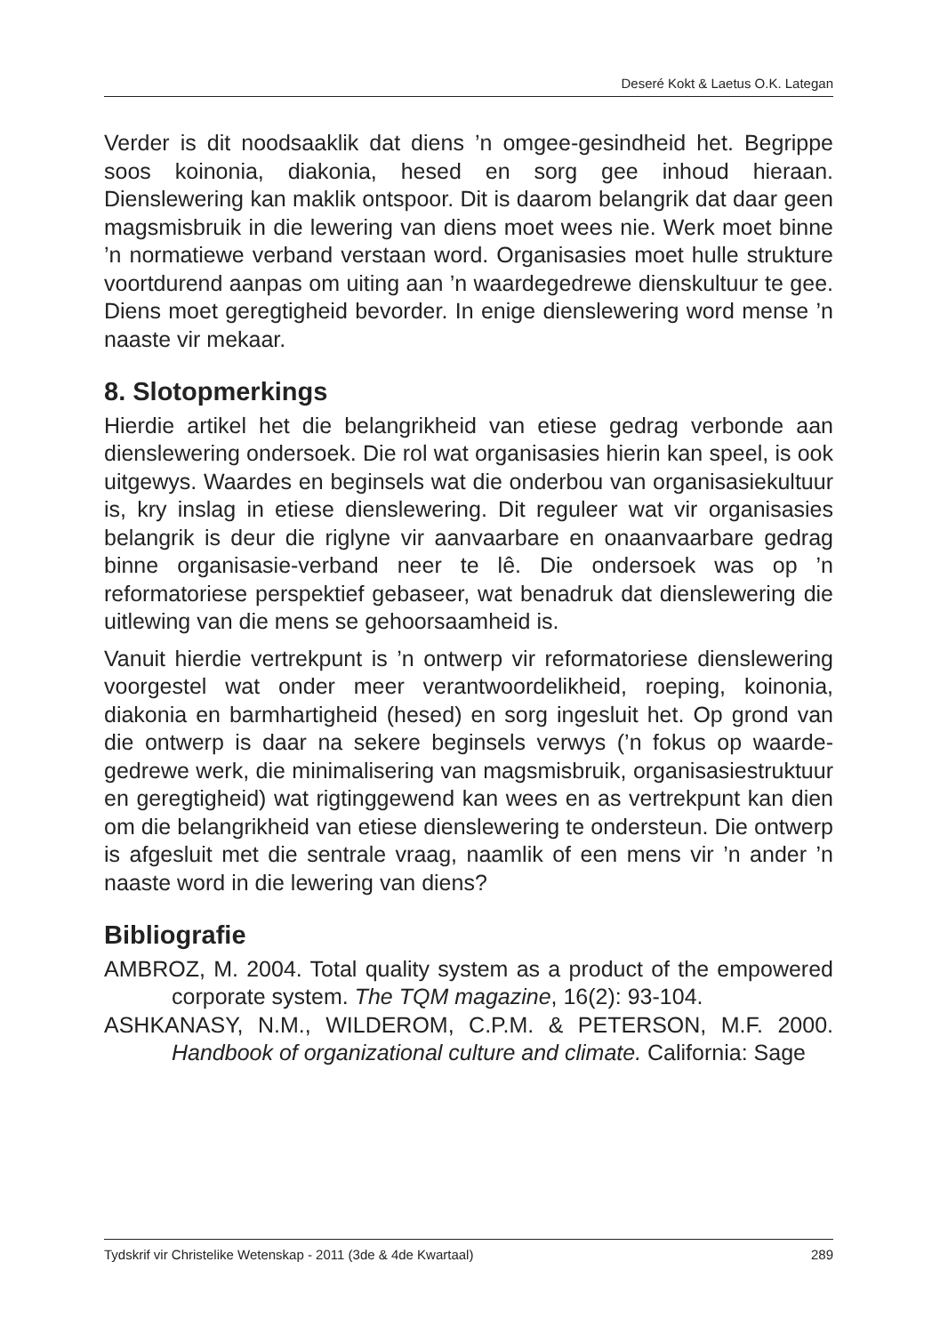Deseré Kokt & Laetus O.K. Lategan
Verder is dit noodsaaklik dat diens ’n omgee-gesindheid het. Begrippe soos koinonia, diakonia, hesed en sorg gee inhoud hieraan. Dienslewering kan maklik ontspoor. Dit is daarom belangrik dat daar geen magsmisbruik in die lewering van diens moet wees nie. Werk moet binne ’n normatiewe verband verstaan word. Organisasies moet hulle strukture voortdurend aanpas om uiting aan ’n waardegedrewe dienskultuur te gee. Diens moet geregtigheid bevorder. In enige dienslewering word mense ’n naaste vir mekaar.
8. Slotopmerkings
Hierdie artikel het die belangrikheid van etiese gedrag verbonde aan dienslewering ondersoek. Die rol wat organisasies hierin kan speel, is ook uitgewys. Waardes en beginsels wat die onderbou van organisasiekultuur is, kry inslag in etiese dienslewering. Dit reguleer wat vir organisasies belangrik is deur die riglyne vir aanvaarbare en onaanvaarbare gedrag binne organisasie-verband neer te lê. Die ondersoek was op ’n reformatoriese perspektief gebaseer, wat benadruk dat dienslewering die uitlewing van die mens se gehoorsaamheid is.
Vanuit hierdie vertrekpunt is ’n ontwerp vir reformatoriese dienslewering voorgestel wat onder meer verantwoordelikheid, roeping, koinonia, diakonia en barmhartigheid (hesed) en sorg ingesluit het. Op grond van die ontwerp is daar na sekere beginsels verwys (’n fokus op waarde-gedrewe werk, die minimalisering van magsmisbruik, organisasiestruktuur en geregtigheid) wat rigtinggewend kan wees en as vertrekpunt kan dien om die belangrikheid van etiese dienslewering te ondersteun. Die ontwerp is afgesluit met die sentrale vraag, naamlik of een mens vir ’n ander ’n naaste word in die lewering van diens?
Bibliografie
AMBROZ, M. 2004. Total quality system as a product of the empowered corporate system. The TQM magazine, 16(2): 93-104.
ASHKANASY, N.M., WILDEROM, C.P.M. & PETERSON, M.F. 2000. Handbook of organizational culture and climate. California: Sage
Tydskrif vir Christelike Wetenskap - 2011 (3de & 4de Kwartaal) 289